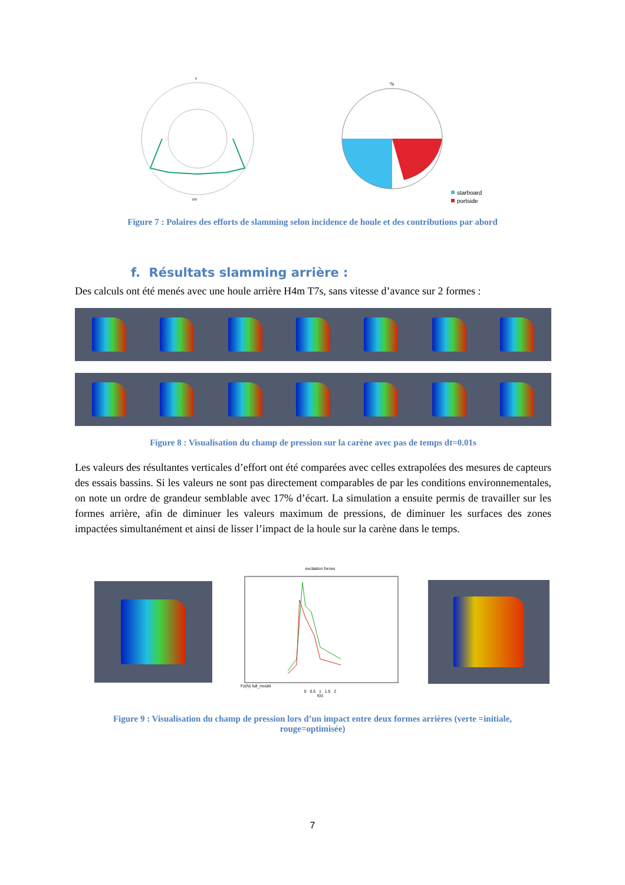0
180
%
starboard
portside
Figure 7 : Polaires des efforts de slamming selon incidence de houle et des contributions par abord
f. Résultats slamming arrière :
Des calculs ont été menés avec une houle arrière H4m T7s, sans vitesse d’avance sur 2 formes :
Figure 8 : Visualisation du champ de pression sur la carène avec pas de temps dt=0.01s
Les valeurs des résultantes verticales d’effort ont été comparées avec celles extrapolées des mesures de capteurs des essais bassins. Si les valeurs ne sont pas directement comparables de par les conditions environnementales, on note un ordre de grandeur semblable avec 17% d’écart. La simulation a ensuite permis de travailler sur les formes arrière, afin de diminuer les valeurs maximum de pressions, de diminuer les surfaces des zones impactées simultanément et ainsi de lisser l’impact de la houle sur la carène dans le temps.
excitation forces
Fz(N) full_model
0 0.5 1 1.5 2
t(s)
Figure 9 : Visualisation du champ de pression lors d’un impact entre deux formes arrières (verte =initiale, rouge=optimisée)
7